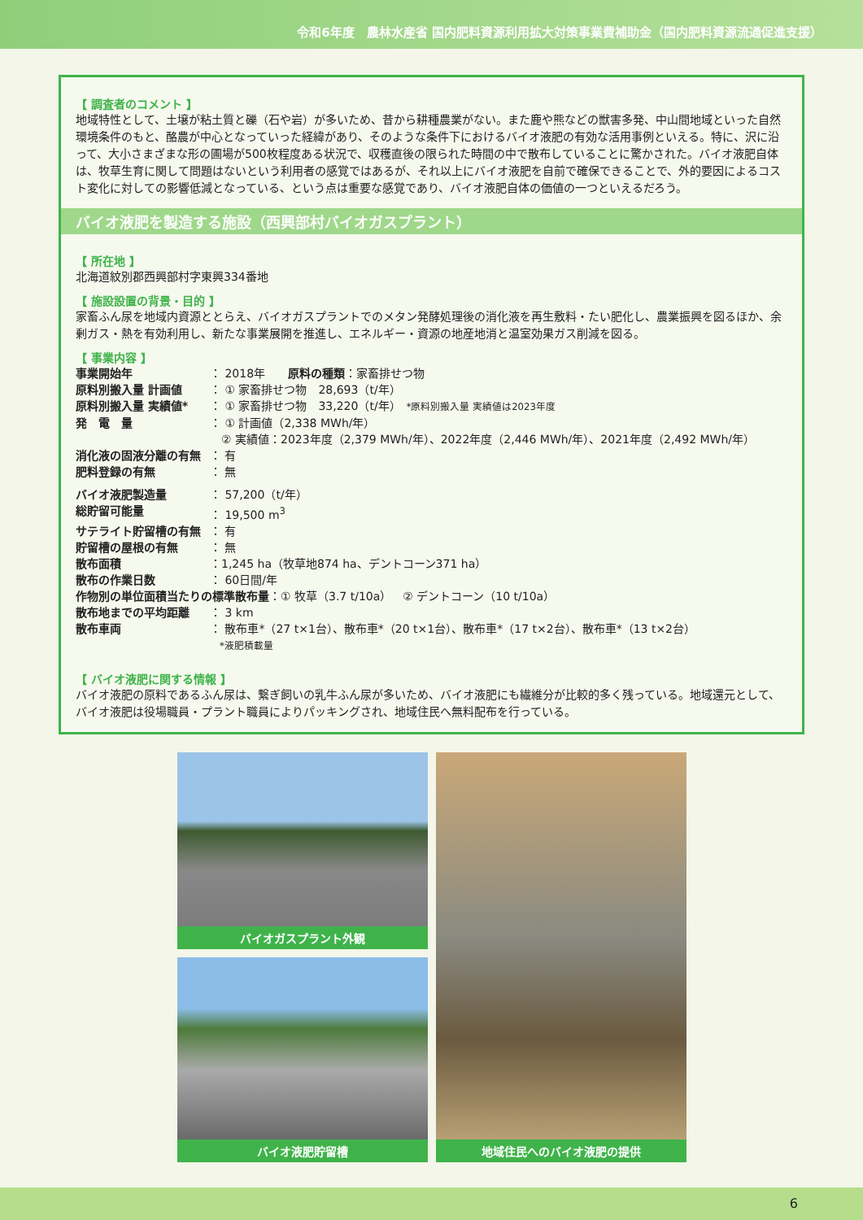令和6年度　農林水産省 国内肥料資源利用拡大対策事業費補助金（国内肥料資源流通促進支援）
【 調査者のコメント 】
地域特性として、土壌が粘土質と礫（石や岩）が多いため、昔から耕種農業がない。また鹿や熊などの獣害多発、中山間地域といった自然環境条件のもと、酪農が中心となっていった経緯があり、そのような条件下におけるバイオ液肥の有効な活用事例といえる。特に、沢に沿って、大小さまざまな形の圃場が500枚程度ある状況で、収穫直後の限られた時間の中で散布していることに驚かされた。バイオ液肥自体は、牧草生育に関して問題はないという利用者の感覚ではあるが、それ以上にバイオ液肥を自前で確保できることで、外的要因によるコスト変化に対しての影響低減となっている、という点は重要な感覚であり、バイオ液肥自体の価値の一つといえるだろう。
バイオ液肥を製造する施設（西興部村バイオガスプラント）
【 所在地 】
北海道紋別郡西興部村字東興334番地
【 施設設置の背景・目的 】
家畜ふん尿を地域内資源ととらえ、バイオガスプラントでのメタン発酵処理後の消化液を再生敷料・たい肥化し、農業振興を図るほか、余剰ガス・熱を有効利用し、新たな事業展開を推進し、エネルギー・資源の地産地消と温室効果ガス削減を図る。
【 事業内容 】
事業開始年 ： 2018年　　原料の種類：家畜排せつ物
原料別搬入量 計画値 ： ① 家畜排せつ物　28,693（t/年）
原料別搬入量 実績値* ： ① 家畜排せつ物　33,220（t/年）　*原料別搬入量 実績値は2023年度
発　電　量 ： ① 計画値（2,338 MWh/年）
　② 実績値：2023年度（2,379 MWh/年）、2022年度（2,446 MWh/年）、2021年度（2,492 MWh/年）
消化液の固液分離の有無 ： 有
肥料登録の有無 ： 無
バイオ液肥製造量 ： 57,200（t/年）
総貯留可能量 ： 19,500 m<sup>3</sup>
サテライト貯留槽の有無 ： 有
貯留槽の屋根の有無 ： 無
散布面積 ：1,245 ha（牧草地874 ha、デントコーン371 ha）
散布の作業日数 ： 60日間/年
作物別の単位面積当たりの標準散布量：① 牧草（3.7 t/10a）　② デントコーン（10 t/10a）
散布地までの平均距離 ： 3 km
散布車両 ： 散布車*（27 t×1台）、散布車*（20 t×1台）、散布車*（17 t×2台）、散布車*（13 t×2台）
　*液肥積載量
【 バイオ液肥に関する情報 】
バイオ液肥の原料であるふん尿は、繋ぎ飼いの乳牛ふん尿が多いため、バイオ液肥にも繊維分が比較的多く残っている。地域還元として、バイオ液肥は役場職員・プラント職員によりパッキングされ、地域住民へ無料配布を行っている。
バイオガスプラント外観
バイオ液肥貯留槽
地域住民へのバイオ液肥の提供
6